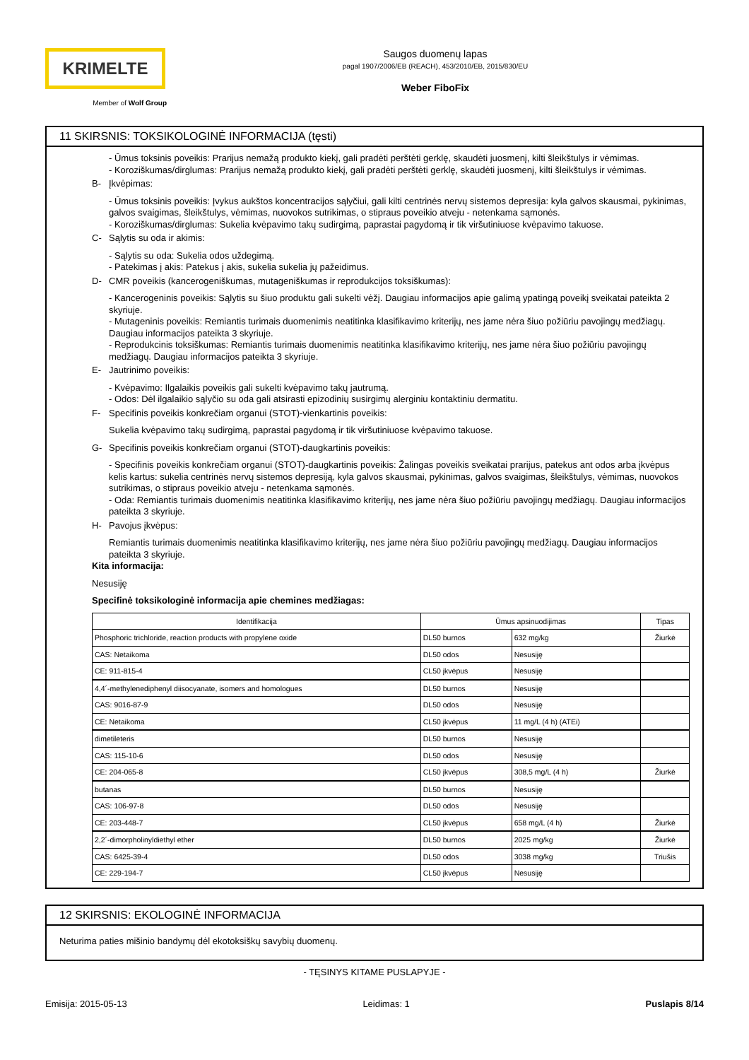KRIMELTE
Member of Wolf Group
Saugos duomenų lapas
pagal 1907/2006/EB (REACH), 453/2010/EB, 2015/830/EU
Weber FiboFix
11 SKIRSNIS: TOKSIKOLOGINĖ INFORMACIJA (tęsti)
- Ūmus toksinis poveikis: Prarijus nemažą produkto kiekį, gali pradėti perštėti gerklę, skaudėti juosmenį, kilti šleikštulys ir vėmimas.
- Koroziškumas/dirglumas: Prarijus nemažą produkto kiekį, gali pradėti perštėti gerklę, skaudėti juosmenį, kilti šleikštulys ir vėmimas.
B- Įkvėpimas:
- Ūmus toksinis poveikis: Įvykus aukštos koncentracijos sąlyčiui, gali kilti centrinės nervų sistemos depresija: kyla galvos skausmai, pykinimas, galvos svaigimas, šleikštulys, vėmimas, nuovokos sutrikimas, o stipraus poveikio atveju - netenkama sąmonės.
- Koroziškumas/dirglumas: Sukelia kvėpavimo takų sudirgimą, paprastai pagydomą ir tik viršutiniuose kvėpavimo takuose.
C- Sąlytis su oda ir akimis:
- Sąlytis su oda: Sukelia odos uždegimą.
- Patekimas į akis: Patekus į akis, sukelia sukelia jų pažeidimus.
D- CMR poveikis (kancerogeniškumas, mutageniškumas ir reprodukcijos toksiškumas):
- Kancerogeninis poveikis: Sąlytis su šiuo produktu gali sukelti vėžį. Daugiau informacijos apie galimą ypatingą poveikį sveikatai pateikta 2 skyriuje.
- Mutageninis poveikis: Remiantis turimais duomenimis neatitinka klasifikavimo kriterijų, nes jame nėra šiuo požiūriu pavojingų medžiagų. Daugiau informacijos pateikta 3 skyriuje.
- Reprodukcinis toksiškumas: Remiantis turimais duomenimis neatitinka klasifikavimo kriterijų, nes jame nėra šiuo požiūriu pavojingų medžiagų. Daugiau informacijos pateikta 3 skyriuje.
E- Jautrinimo poveikis:
- Kvėpavimo: Ilgalaikis poveikis gali sukelti kvėpavimo takų jautrumą.
- Odos: Dėl ilgalaikio sąlyčio su oda gali atsirasti epizodinių susirgimų alerginiu kontaktiniu dermatitu.
F- Specifinis poveikis konkrečiam organui (STOT)-vienkartinis poveikis:
Sukelia kvėpavimo takų sudirgimą, paprastai pagydomą ir tik viršutiniuose kvėpavimo takuose.
G- Specifinis poveikis konkrečiam organui (STOT)-daugkartinis poveikis:
- Specifinis poveikis konkrečiam organui (STOT)-daugkartinis poveikis: Žalingas poveikis sveikatai prarijus, patekus ant odos arba įkvėpus kelis kartus: sukelia centrinės nervų sistemos depresiją, kyla galvos skausmai, pykinimas, galvos svaigimas, šleikštulys, vėmimas, nuovokos sutrikimas, o stipraus poveikio atveju - netenkama sąmonės.
- Oda: Remiantis turimais duomenimis neatitinka klasifikavimo kriterijų, nes jame nėra šiuo požiūriu pavojingų medžiagų. Daugiau informacijos pateikta 3 skyriuje.
H- Pavojus įkvėpus:
Remiantis turimais duomenimis neatitinka klasifikavimo kriterijų, nes jame nėra šiuo požiūriu pavojingų medžiagų. Daugiau informacijos pateikta 3 skyriuje.
Kita informacija:
Nesusiję
Specifinė toksikologinė informacija apie chemines medžiagas:
| Identifikacija | Ūmus apsinuodijimas | | Tipas |
| --- | --- | --- | --- |
| Phosphoric trichloride, reaction products with propylene oxide | DL50 burnos | 632 mg/kg | Žiurkė |
| CAS: Netaikoma | DL50 odos | Nesusiję | |
| CE: 911-815-4 | CL50 įkvėpus | Nesusiję | |
| 4,4´-methylenediphenyl diisocyanate, isomers and homologues | DL50 burnos | Nesusiję | |
| CAS: 9016-87-9 | DL50 odos | Nesusiję | |
| CE: Netaikoma | CL50 įkvėpus | 11 mg/L (4 h) (ATEi) | |
| dimetileteris | DL50 burnos | Nesusiję | |
| CAS: 115-10-6 | DL50 odos | Nesusiję | |
| CE: 204-065-8 | CL50 įkvėpus | 308,5 mg/L (4 h) | Žiurkė |
| butanas | DL50 burnos | Nesusiję | |
| CAS: 106-97-8 | DL50 odos | Nesusiję | |
| CE: 203-448-7 | CL50 įkvėpus | 658 mg/L (4 h) | Žiurkė |
| 2,2´-dimorpholinyldiethyl ether | DL50 burnos | 2025 mg/kg | Žiurkė |
| CAS: 6425-39-4 | DL50 odos | 3038 mg/kg | Triušis |
| CE: 229-194-7 | CL50 įkvėpus | Nesusiję | |
12 SKIRSNIS: EKOLOGINĖ INFORMACIJA
Neturima paties mišinio bandymų dėl ekotoksiškų savybių duomenų.
- TĘSINYS KITAME PUSLAPYJE -
Emisija: 2015-05-13 Leidimas: 1 Puslapis 8/14